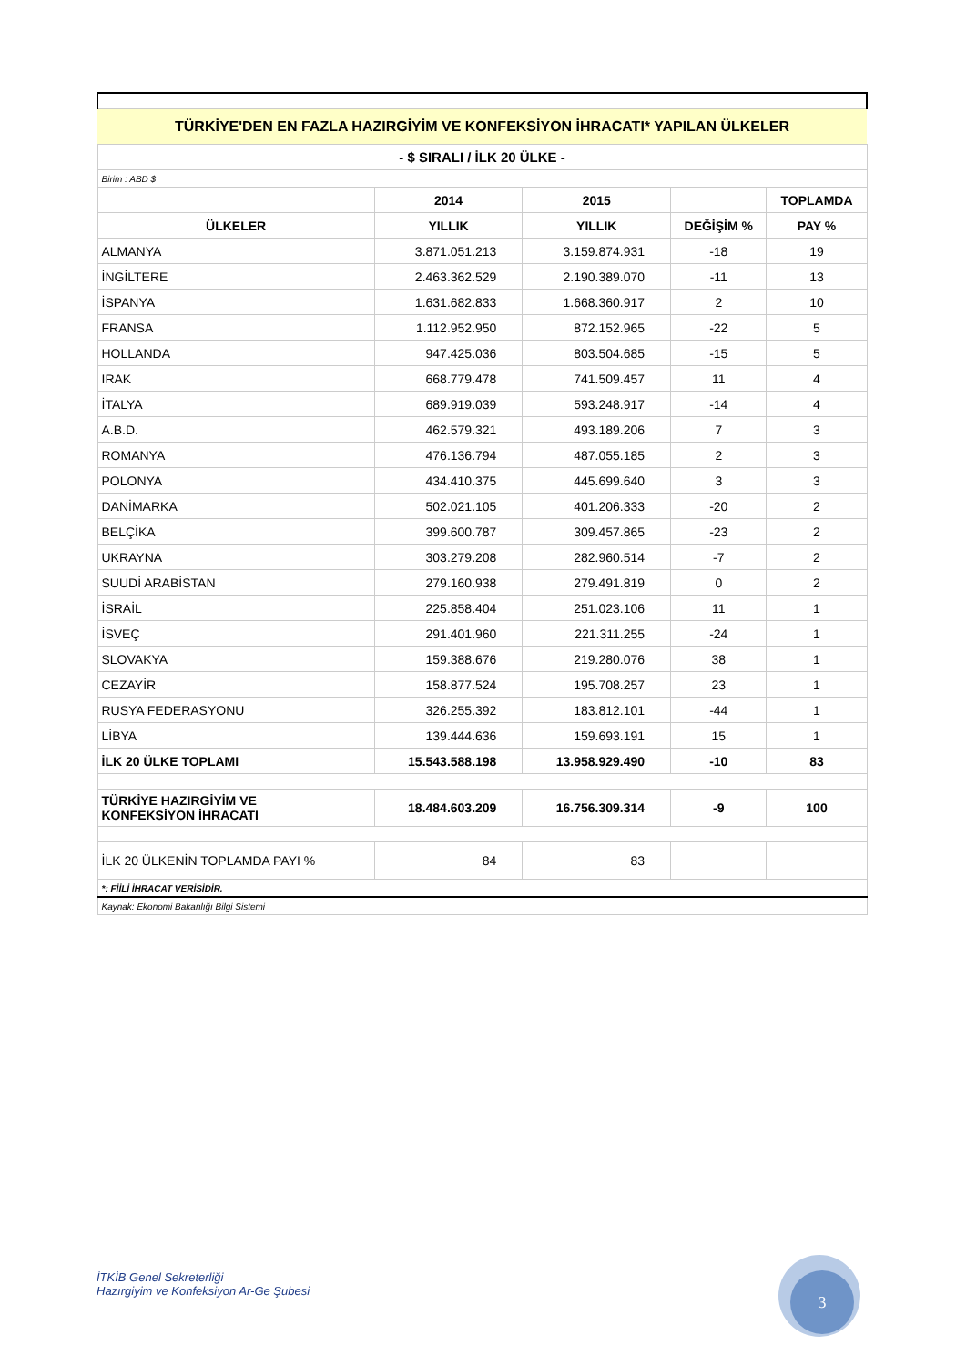| TÜRKİYE'DEN EN FAZLA HAZIRGİYİM VE KONFEKSİYON İHRACATI* YAPILAN ÜLKELER | | | | |
| - $ SIRALI / İLK 20 ÜLKE - | | | | |
| Birim : ABD $ | | | | |
| | 2014 | 2015 | | TOPLAMDA |
| ÜLKELER | YILLIK | YILLIK | DEĞİŞİM % | PAY % |
| ALMANYA | 3.871.051.213 | 3.159.874.931 | -18 | 19 |
| İNGİLTERE | 2.463.362.529 | 2.190.389.070 | -11 | 13 |
| İSPANYA | 1.631.682.833 | 1.668.360.917 | 2 | 10 |
| FRANSA | 1.112.952.950 | 872.152.965 | -22 | 5 |
| HOLLANDA | 947.425.036 | 803.504.685 | -15 | 5 |
| IRAK | 668.779.478 | 741.509.457 | 11 | 4 |
| İTALYA | 689.919.039 | 593.248.917 | -14 | 4 |
| A.B.D. | 462.579.321 | 493.189.206 | 7 | 3 |
| ROMANYA | 476.136.794 | 487.055.185 | 2 | 3 |
| POLONYA | 434.410.375 | 445.699.640 | 3 | 3 |
| DANİMARKA | 502.021.105 | 401.206.333 | -20 | 2 |
| BELÇİKA | 399.600.787 | 309.457.865 | -23 | 2 |
| UKRAYNA | 303.279.208 | 282.960.514 | -7 | 2 |
| SUUDİ ARABİSTAN | 279.160.938 | 279.491.819 | 0 | 2 |
| İSRAİL | 225.858.404 | 251.023.106 | 11 | 1 |
| İSVEÇ | 291.401.960 | 221.311.255 | -24 | 1 |
| SLOVAKYA | 159.388.676 | 219.280.076 | 38 | 1 |
| CEZAYİR | 158.877.524 | 195.708.257 | 23 | 1 |
| RUSYA FEDERASYONU | 326.255.392 | 183.812.101 | -44 | 1 |
| LİBYA | 139.444.636 | 159.693.191 | 15 | 1 |
| İLK 20 ÜLKE TOPLAMI | 15.543.588.198 | 13.958.929.490 | -10 | 83 |
| TÜRKİYE HAZIRGİYİM VE KONFEKSİYON İHRACATI | 18.484.603.209 | 16.756.309.314 | -9 | 100 |
| İLK 20 ÜLKENİN TOPLAMDA PAYI % | 84 | 83 | | |
| *: FİİLİ İHRACAT VERİSİDİR. | | | | |
| Kaynak: Ekonomi Bakanlığı Bilgi Sistemi | | | | |
İTKİB Genel Sekreterliği
Hazırgiyim ve Konfeksiyon Ar-Ge Şubesi
3